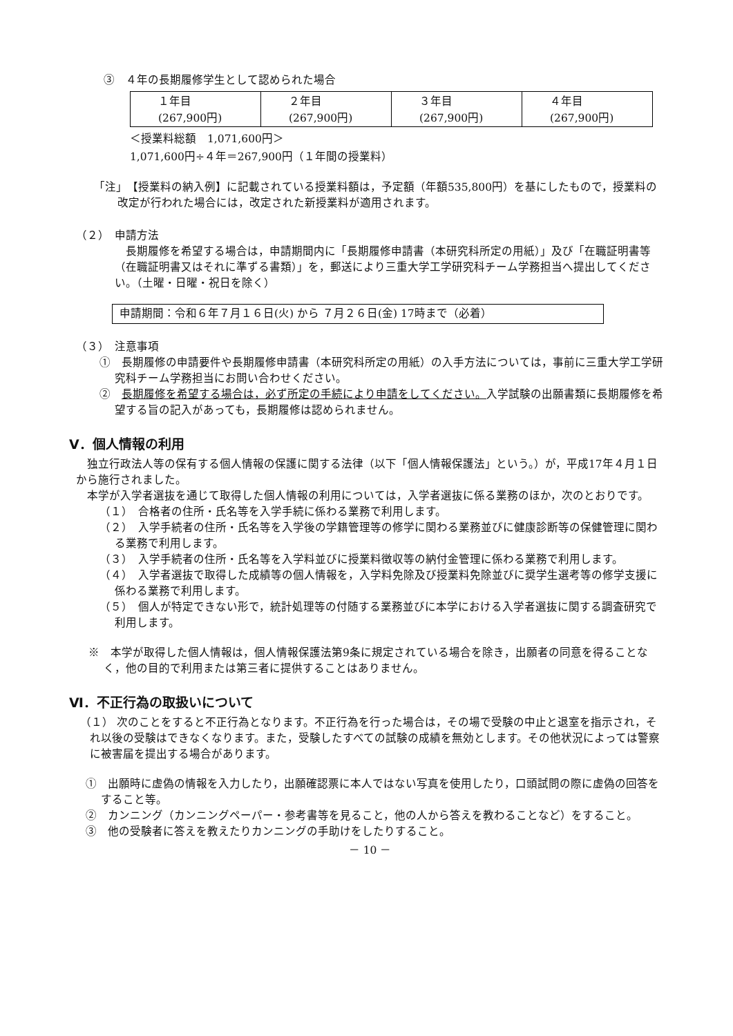③　４年の長期履修学生として認められた場合
| １年目 (267,900円) | ２年目 (267,900円) | ３年目 (267,900円) | ４年目 (267,900円) |
＜授業料総額　1,071,600円＞
1,071,600円÷４年＝267,900円（１年間の授業料）
「注」　【授業料の納入例】に記載されている授業料額は，予定額（年額535,800円）を基にしたもので，授業料の改定が行われた場合には，改定された新授業料が適用されます。
（２）　申請方法
長期履修を希望する場合は，申請期間内に「長期履修申請書（本研究科所定の用紙）」及び「在職証明書等（在職証明書又はそれに準ずる書類）」を，郵送により三重大学工学研究科チーム学務担当へ提出してください。（土曜・日曜・祝日を除く）
申請期間：令和６年７月１６日(火) から ７月２６日(金) 17時まで（必着）
（３）　注意事項
①　長期履修の申請要件や長期履修申請書（本研究科所定の用紙）の入手方法については，事前に三重大学工学研究科チーム学務担当にお問い合わせください。
②　長期履修を希望する場合は，必ず所定の手続により申請をしてください。入学試験の出願書類に長期履修を希望する旨の記入があっても，長期履修は認められません。
Ⅴ．個人情報の利用
独立行政法人等の保有する個人情報の保護に関する法律（以下「個人情報保護法」という。）が，平成17年４月１日から施行されました。
本学が入学者選抜を通じて取得した個人情報の利用については，入学者選抜に係る業務のほか，次のとおりです。
（１）　合格者の住所・氏名等を入学手続に係わる業務で利用します。
（２）　入学手続者の住所・氏名等を入学後の学籍管理等の修学に関わる業務並びに健康診断等の保健管理に関わる業務で利用します。
（３）　入学手続者の住所・氏名等を入学料並びに授業料徴収等の納付金管理に係わる業務で利用します。
（４）　入学者選抜で取得した成績等の個人情報を，入学料免除及び授業料免除並びに奨学生選考等の修学支援に係わる業務で利用します。
（５）　個人が特定できない形で，統計処理等の付随する業務並びに本学における入学者選抜に関する調査研究で利用します。
※　本学が取得した個人情報は，個人情報保護法第9条に規定されている場合を除き，出願者の同意を得ることなく，他の目的で利用または第三者に提供することはありません。
Ⅵ．不正行為の取扱いについて
（１） 次のことをすると不正行為となります。不正行為を行った場合は，その場で受験の中止と退室を指示され，それ以後の受験はできなくなります。また，受験したすべての試験の成績を無効とします。その他状況によっては警察に被害届を提出する場合があります。
①　出願時に虚偽の情報を入力したり，出願確認票に本人ではない写真を使用したり，口頭試問の際に虚偽の回答をすること等。
②　カンニング（カンニングペーパー・参考書等を見ること，他の人から答えを教わることなど）をすること。
③　他の受験者に答えを教えたりカンニングの手助けをしたりすること。
－ 10 －